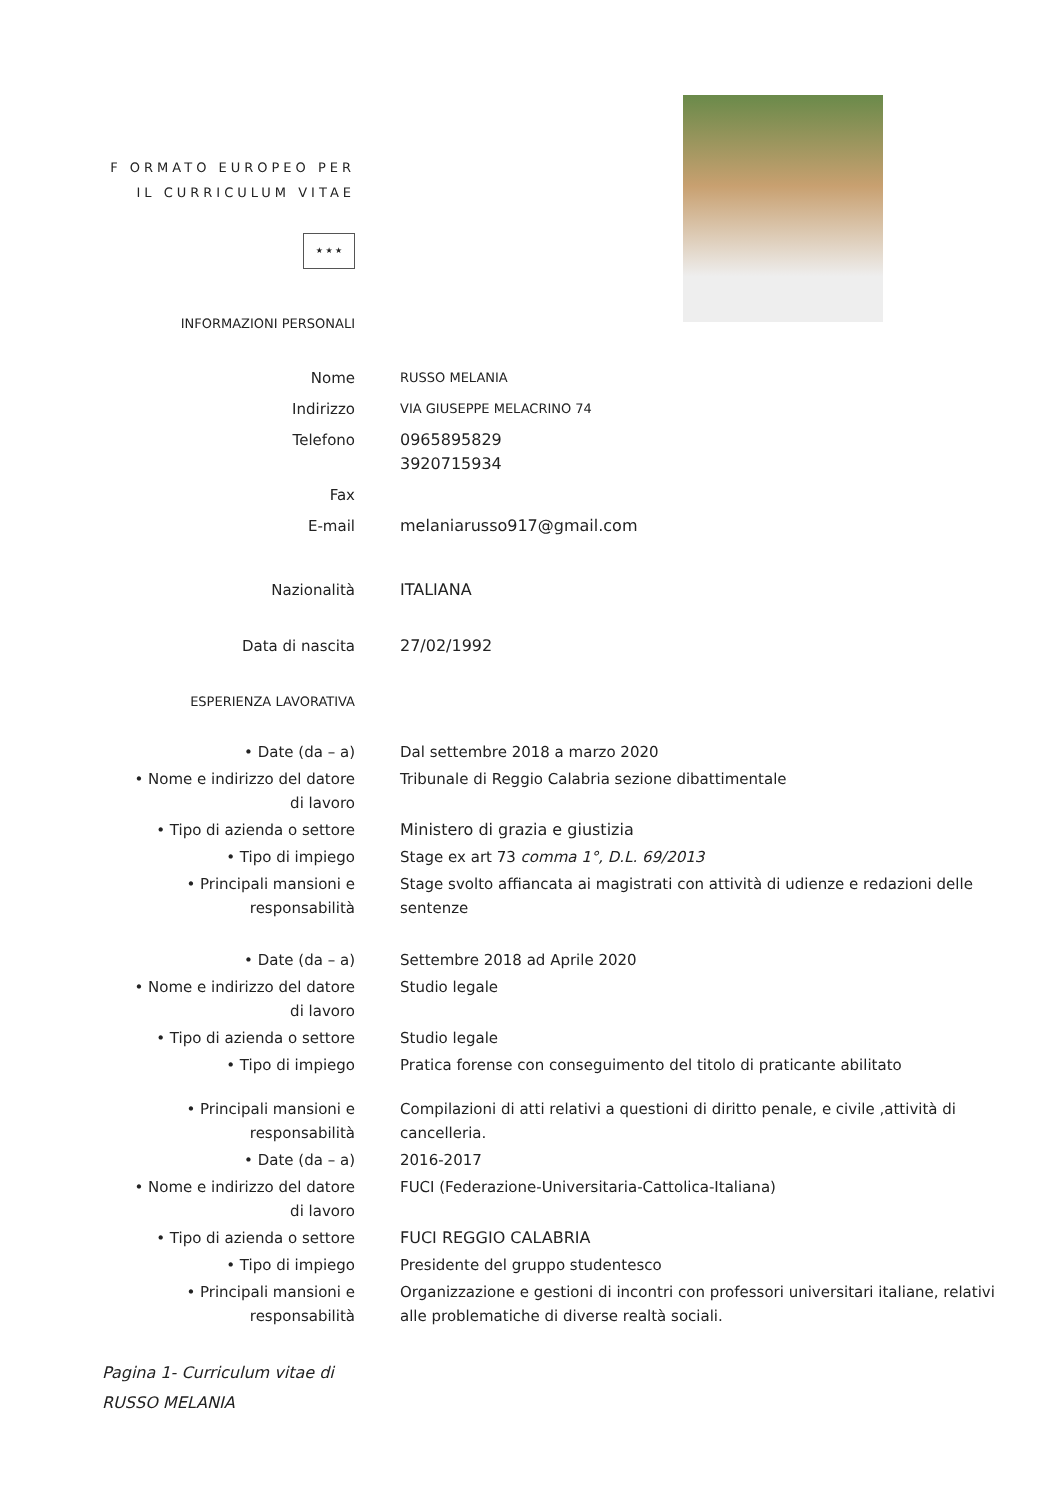F ORMATO EUROPEO PER
IL CURRICULUM VITAE
★ ★ ★
INFORMAZIONI PERSONALI
Nome
RUSSO MELANIA
Indirizzo
VIA GIUSEPPE MELACRINO 74
Telefono 0965895829
3920715934
Fax
E-mail melaniarusso917@gmail.com
Nazionalità ITALIANA
Data di nascita 27/02/1992
ESPERIENZA LAVORATIVA
• Date (da – a) Dal settembre 2018 a marzo 2020
• Nome e indirizzo del datore
di lavoro
Tribunale di Reggio Calabria sezione dibattimentale
• Tipo di azienda o settore Ministero di grazia e giustizia
• Tipo di impiego Stage ex art 73 comma 1°, D.L. 69/2013
• Principali mansioni e
responsabilità
Stage svolto affiancata ai magistrati con attività di udienze e redazioni delle sentenze
• Date (da – a) Settembre 2018 ad Aprile 2020
• Nome e indirizzo del datore
di lavoro
Studio legale
• Tipo di azienda o settore Studio legale
• Tipo di impiego Pratica forense con conseguimento del titolo di praticante abilitato
• Principali mansioni e
responsabilità
Compilazioni di atti relativi a questioni di diritto penale, e civile ,attività di cancelleria.
• Date (da – a) 2016-2017
• Nome e indirizzo del datore
di lavoro
FUCI (Federazione-Universitaria-Cattolica-Italiana)
• Tipo di azienda o settore FUCI REGGIO CALABRIA
• Tipo di impiego Presidente del gruppo studentesco
• Principali mansioni e
responsabilità
Organizzazione e gestioni di incontri con professori universitari italiane, relativi alle problematiche di diverse realtà sociali.
Pagina 1- Curriculum vitae di
RUSSO MELANIA